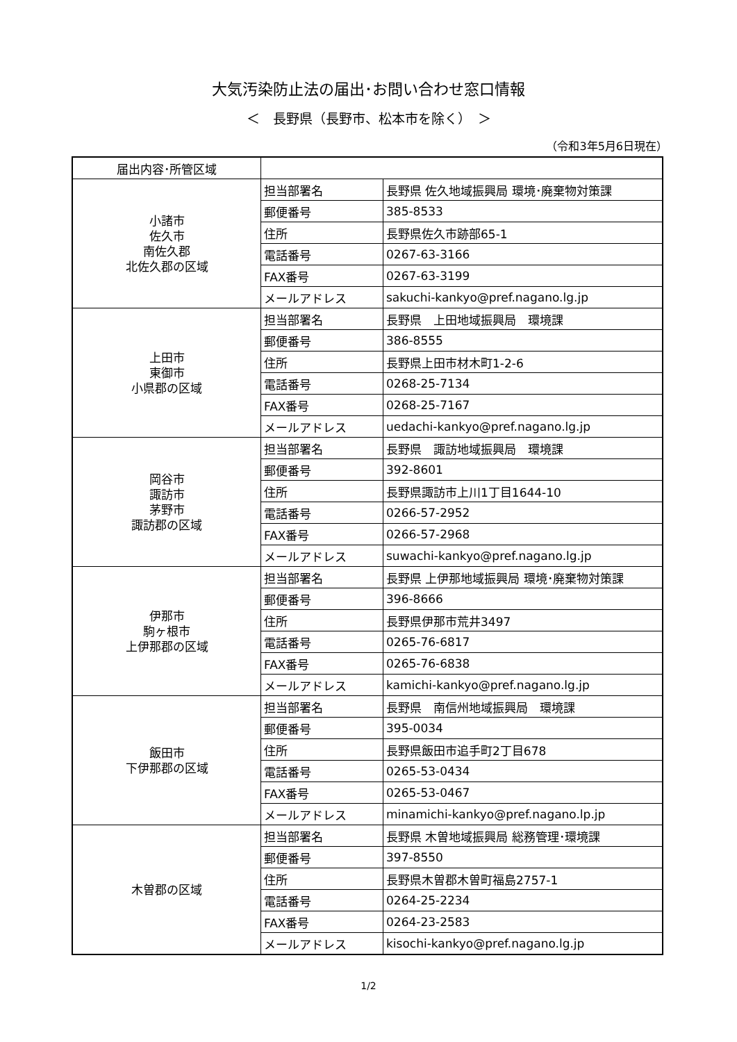大気汚染防止法の届出･お問い合わせ窓口情報
＜　長野県（長野市、松本市を除く）　＞
（令和3年5月6日現在）
| 届出内容･所管区域 | | |
| --- | --- | --- |
| 小諸市 佐久市 南佐久郡 北佐久郡の区域 | 担当部署名 | 長野県 佐久地域振興局 環境･廃棄物対策課 |
| | 郵便番号 | 385-8533 |
| | 住所 | 長野県佐久市跡部65-1 |
| | 電話番号 | 0267-63-3166 |
| | FAX番号 | 0267-63-3199 |
| | メールアドレス | sakuchi-kankyo@pref.nagano.lg.jp |
| 上田市 東御市 小県郡の区域 | 担当部署名 | 長野県 上田地域振興局 環境課 |
| | 郵便番号 | 386-8555 |
| | 住所 | 長野県上田市材木町1-2-6 |
| | 電話番号 | 0268-25-7134 |
| | FAX番号 | 0268-25-7167 |
| | メールアドレス | uedachi-kankyo@pref.nagano.lg.jp |
| 岡谷市 諏訪市 茅野市 諏訪郡の区域 | 担当部署名 | 長野県 諏訪地域振興局 環境課 |
| | 郵便番号 | 392-8601 |
| | 住所 | 長野県諏訪市上川1丁目1644-10 |
| | 電話番号 | 0266-57-2952 |
| | FAX番号 | 0266-57-2968 |
| | メールアドレス | suwachi-kankyo@pref.nagano.lg.jp |
| 伊那市 駒ヶ根市 上伊那郡の区域 | 担当部署名 | 長野県 上伊那地域振興局 環境･廃棄物対策課 |
| | 郵便番号 | 396-8666 |
| | 住所 | 長野県伊那市荒井3497 |
| | 電話番号 | 0265-76-6817 |
| | FAX番号 | 0265-76-6838 |
| | メールアドレス | kamichi-kankyo@pref.nagano.lg.jp |
| 飯田市 下伊那郡の区域 | 担当部署名 | 長野県 南信州地域振興局 環境課 |
| | 郵便番号 | 395-0034 |
| | 住所 | 長野県飯田市追手町2丁目678 |
| | 電話番号 | 0265-53-0434 |
| | FAX番号 | 0265-53-0467 |
| | メールアドレス | minamichi-kankyo@pref.nagano.lp.jp |
| 木曽郡の区域 | 担当部署名 | 長野県 木曽地域振興局 総務管理･環境課 |
| | 郵便番号 | 397-8550 |
| | 住所 | 長野県木曽郡木曽町福島2757-1 |
| | 電話番号 | 0264-25-2234 |
| | FAX番号 | 0264-23-2583 |
| | メールアドレス | kisochi-kankyo@pref.nagano.lg.jp |
1/2